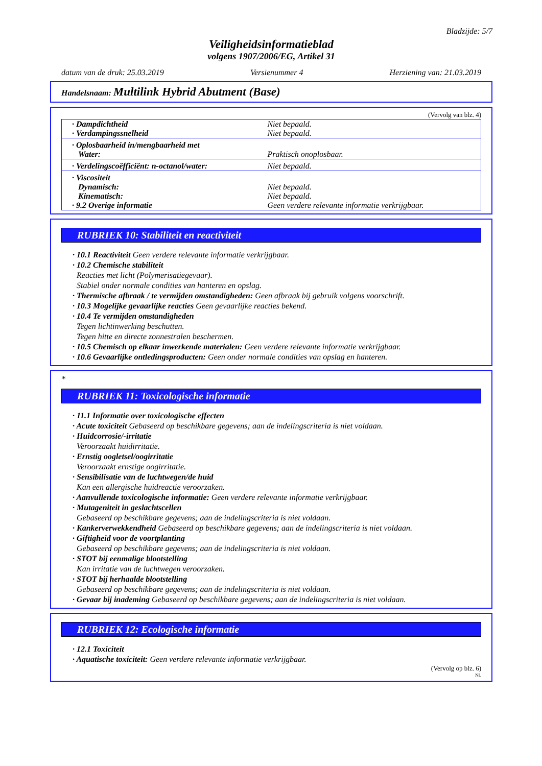Bladzijde: 5/7
Veiligheidsinformatieblad
volgens 1907/2006/EG, Artikel 31
datum van de druk: 25.03.2019 Versienummer 4 Herziening van: 21.03.2019
Handelsnaam: Multilink Hybrid Abutment (Base)
(Vervolg van blz. 4)
| · Dampdichtheid | Niet bepaald. |
| · Verdampingssnelheid | Niet bepaald. |
| · Oplosbaarheid in/mengbaarheid met Water: | Praktisch onoplosbaar. |
| · Verdelingscoëfficiënt: n-octanol/water: | Niet bepaald. |
| · Viscositeit Dynamisch: Kinematisch: · 9.2 Overige informatie | Niet bepaald. Niet bepaald. Geen verdere relevante informatie verkrijgbaar. |
RUBRIEK 10: Stabiliteit en reactiviteit
· 10.1 Reactiviteit Geen verdere relevante informatie verkrijgbaar.
· 10.2 Chemische stabiliteit
Reacties met licht (Polymerisatiegevaar).
Stabiel onder normale condities van hanteren en opslag.
· Thermische afbraak / te vermijden omstandigheden: Geen afbraak bij gebruik volgens voorschrift.
· 10.3 Mogelijke gevaarlijke reacties Geen gevaarlijke reacties bekend.
· 10.4 Te vermijden omstandigheden
Tegen lichtinwerking beschutten.
Tegen hitte en directe zonnestralen beschermen.
· 10.5 Chemisch op elkaar inwerkende materialen: Geen verdere relevante informatie verkrijgbaar.
· 10.6 Gevaarlijke ontledingsproducten: Geen onder normale condities van opslag en hanteren.
*
RUBRIEK 11: Toxicologische informatie
· 11.1 Informatie over toxicologische effecten
· Acute toxiciteit Gebaseerd op beschikbare gegevens; aan de indelingscriteria is niet voldaan.
· Huidcorrosie/-irritatie
Veroorzaakt huidirritatie.
· Ernstig oogletsel/oogirritatie
Veroorzaakt ernstige oogirritatie.
· Sensibilisatie van de luchtwegen/de huid
Kan een allergische huidreactie veroorzaken.
· Aanvullende toxicologische informatie: Geen verdere relevante informatie verkrijgbaar.
· Mutageniteit in geslachtscellen
Gebaseerd op beschikbare gegevens; aan de indelingscriteria is niet voldaan.
· Kankerverwekkendheid Gebaseerd op beschikbare gegevens; aan de indelingscriteria is niet voldaan.
· Giftigheid voor de voortplanting
Gebaseerd op beschikbare gegevens; aan de indelingscriteria is niet voldaan.
· STOT bij eenmalige blootstelling
Kan irritatie van de luchtwegen veroorzaken.
· STOT bij herhaalde blootstelling
Gebaseerd op beschikbare gegevens; aan de indelingscriteria is niet voldaan.
· Gevaar bij inademing Gebaseerd op beschikbare gegevens; aan de indelingscriteria is niet voldaan.
RUBRIEK 12: Ecologische informatie
· 12.1 Toxiciteit
· Aquatische toxiciteit: Geen verdere relevante informatie verkrijgbaar.
(Vervolg op blz. 6)
NL